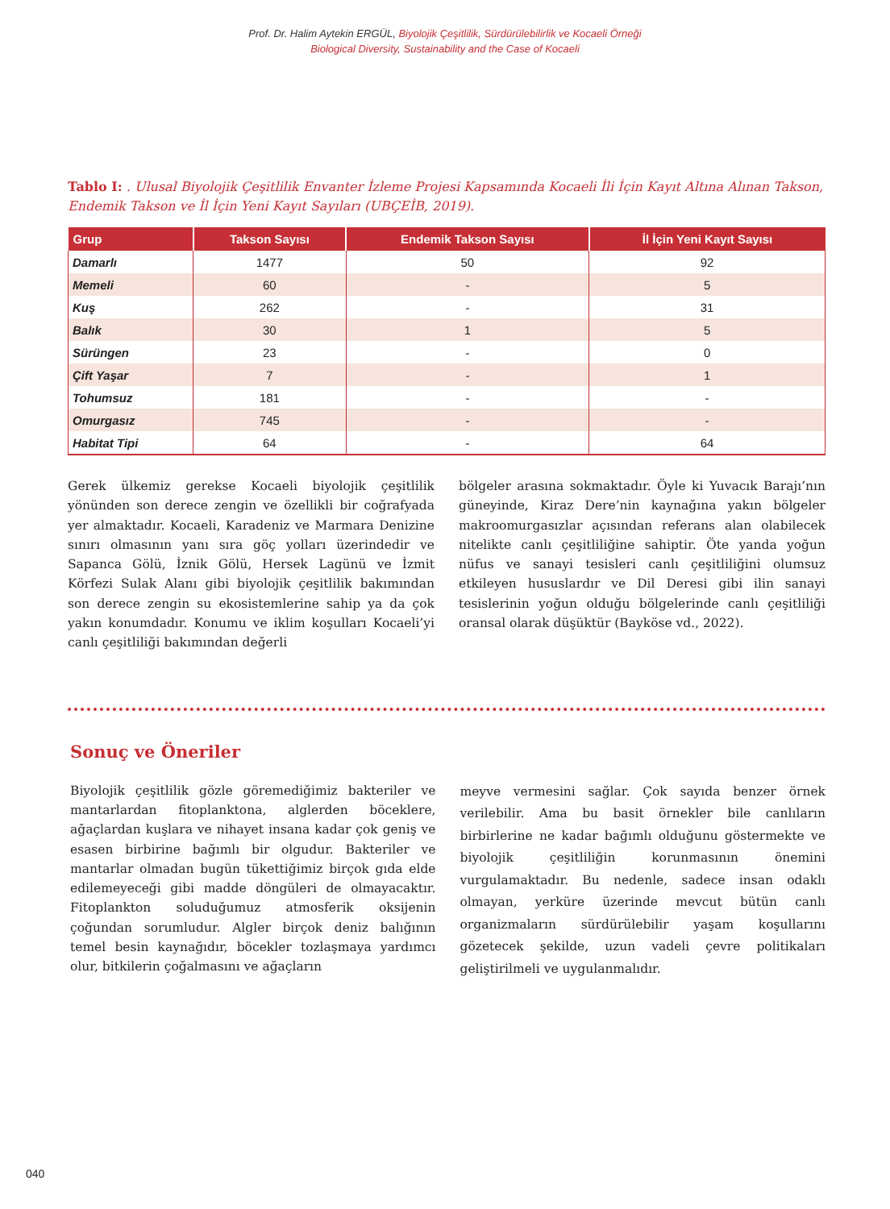Prof. Dr. Halim Aytekin ERGÜL, Biyolojik Çeşitlilik, Sürdürülebilirlik ve Kocaeli Örneği
Biological Diversity, Sustainability and the Case of Kocaeli
Tablo I: . Ulusal Biyolojik Çeşitlilik Envanter İzleme Projesi Kapsamında Kocaeli İli İçin Kayıt Altına Alınan Takson, Endemik Takson ve İl İçin Yeni Kayıt Sayıları (UBÇEİB, 2019).
| Grup | Takson Sayısı | Endemik Takson Sayısı | İl İçin Yeni Kayıt Sayısı |
| --- | --- | --- | --- |
| Damarlı | 1477 | 50 | 92 |
| Memeli | 60 | - | 5 |
| Kuş | 262 | - | 31 |
| Balık | 30 | 1 | 5 |
| Sürüngen | 23 | - | 0 |
| Çift Yaşar | 7 | - | 1 |
| Tohumsuz | 181 | - | - |
| Omurgasız | 745 | - | - |
| Habitat Tipi | 64 | - | 64 |
Gerek ülkemiz gerekse Kocaeli biyolojik çeşitlilik yönünden son derece zengin ve özellikli bir coğrafyada yer almaktadır. Kocaeli, Karadeniz ve Marmara Denizine sınırı olmasının yanı sıra göç yolları üzerindedir ve Sapanca Gölü, İznik Gölü, Hersek Lagünü ve İzmit Körfezi Sulak Alanı gibi biyolojik çeşitlilik bakımından son derece zengin su ekosistemlerine sahip ya da çok yakın konumdadır. Konumu ve iklim koşulları Kocaeli’yi canlı çeşitliliği bakımından değerli
bölgeler arasına sokmaktadır. Öyle ki Yuvacık Barajı’nın güneyinde, Kiraz Dere’nin kaynağına yakın bölgeler makroomurgasızlar açısından referans alan olabilecek nitelikte canlı çeşitliliğine sahiptir. Öte yanda yoğun nüfus ve sanayi tesisleri canlı çeşitliliğini olumsuz etkileyen hususlardır ve Dil Deresi gibi ilin sanayi tesislerinin yoğun olduğu bölgelerinde canlı çeşitliliği oransal olarak düşüktür (Bayköse vd., 2022).
Sonuç ve Öneriler
Biyolojik çeşitlilik gözle göremediğimiz bakteriler ve mantarlardan fitoplanktona, alglerden böceklere, ağaçlardan kuşlara ve nihayet insana kadar çok geniş ve esasen birbirine bağımlı bir olgudur. Bakteriler ve mantarlar olmadan bugün tükettiğimiz birçok gıda elde edilemeyeceği gibi madde döngüleri de olmayacaktır. Fitoplankton soluduğumuz atmosferik oksijenin çoğundan sorumludur. Algler birçok deniz balığının temel besin kaynağıdır, böcekler tozlaşmaya yardımcı olur, bitkilerin çoğalmasını ve ağaçların
meyve vermesini sağlar. Çok sayıda benzer örnek verilebilir. Ama bu basit örnekler bile canlıların birbirlerine ne kadar bağımlı olduğunu göstermekte ve biyolojik çeşitliliğin korunmasının önemini vurgulamaktadır. Bu nedenle, sadece insan odaklı olmayan, yerküre üzerinde mevcut bütün canlı organizmaların sürdürülebilir yaşam koşullarını gözetecek şekilde, uzun vadeli çevre politikaları geliştirilmeli ve uygulanmalıdır.
040